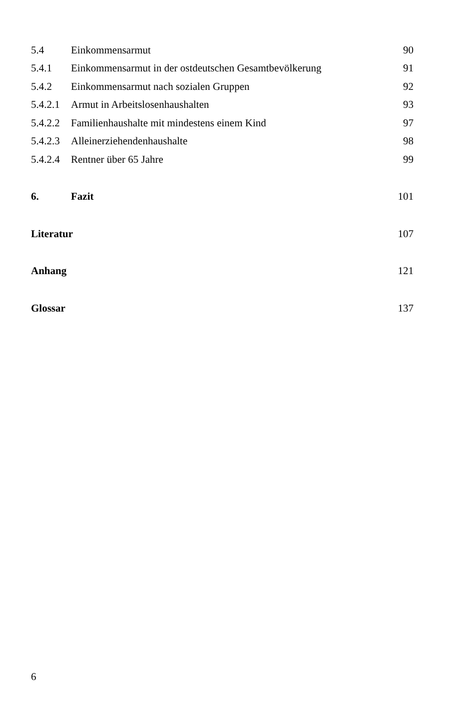| 5.4 | Einkommensarmut | 90 |
| 5.4.1 | Einkommensarmut in der ostdeutschen Gesamtbevölkerung | 91 |
| 5.4.2 | Einkommensarmut nach sozialen Gruppen | 92 |
| 5.4.2.1 | Armut in Arbeitslosenhaushalten | 93 |
| 5.4.2.2 | Familienhaushalte mit mindestens einem Kind | 97 |
| 5.4.2.3 | Alleinerziehendenhaushalte | 98 |
| 5.4.2.4 | Rentner über 65 Jahre | 99 |
| 6. | Fazit | 101 |
| Literatur | | 107 |
| Anhang | | 121 |
| Glossar | | 137 |
6